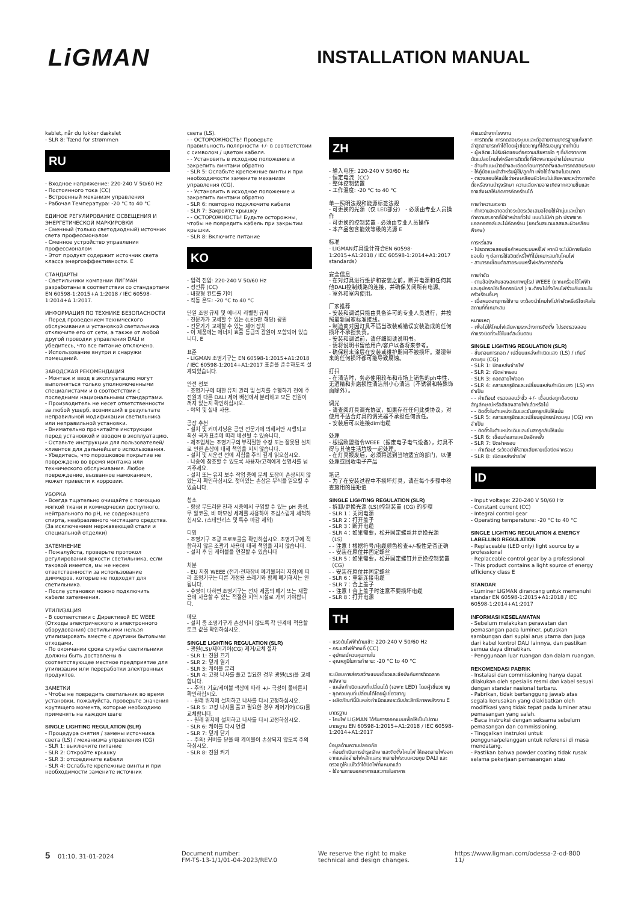LiGMAN
INSTALLATION MANUAL
kablet, når du lukker dækslet - SLR 8: Tænd for strømmen
RU
- Входное напряжение: 220-240 V 50/60 Hz - Постоянного тока (CC) - Встроенный механизм управления - Рабочая Температура: -20 °C to 40 °C ЕДИНОЕ РЕГУЛИРОВАНИЕ ОСВЕЩЕНИЯ И ЭНЕРГЕТИЧЕСКОЙ МАРКИРОВКИ - Сменный (только светодиодный) источник света профессионалом - Сменное устройство управления профессионалом - Этот продукт содержит источник света класса энергоэффективности. E СТАНДАРТЫ - Светильники компании ЛИГМАН разработаны в соответствии со стандартами EN 60598-1:2015+A 1:2018 / IEC 60598-1:2014+A 1:2017. ИНФОРМАЦИЯ ПО ТЕХНИКЕ БЕЗОПАСНОСТИ - Перед проведением технического обслуживания и установкой светильника отключите его от сети, а также от любой другой проводки управления DALI и убедитесь, что все питание отключено. - Использование внутри и снаружи помещений. ЗАВОДСКАЯ РЕКОМЕНДАЦИЯ - Монтаж и ввод в эксплуатацию могут выполняться только уполномоченными специалистами и в соответствии с последними национальными стандартами. - Производитель не несет ответственности за любой ущерб, возникший в результате неправильной модификации светильника или неправильной установки. - Внимательно прочитайте инструкции перед установкой и вводом в эксплуатацию. - Оставьте инструкции для пользователей/клиентов для дальнейшего использования. - Убедитесь, что порошковое покрытие не повреждено во время монтажа или технического обслуживания. Любое повреждение, вызванное намоканием, может привести к коррозии. УБОРКА - Всегда тщательно очищайте с помощью мягкой ткани и коммерчески доступного, нейтрального по pH, не содержащего спирта, неабразивного чистящего средства. (За исключением нержавеющей стали и специальной отделки) ЗАТЕМНЕНИЕ - Пожалуйста, проверьте протокол регулирования яркости светильника, если таковой имеется, мы не несем ответственности за использование диммеров, которые не подходят для светильника. - После установки можно подключить кабели затемнения. УТИЛИЗАЦИЯ - В соответствии с Директивой ЕС WEEE (Отходы электрического и электронного оборудования) светильники нельзя утилизировать вместе с другими бытовыми отходами. - По окончании срока службы светильники должны быть доставлены в соответствующее местное предприятие для утилизации или переработки электронных продуктов. ЗАМЕТКИ - Чтобы не повредить светильник во время установки, пожалуйста, проверьте значения крутящего момента, которые необходимо применять на каждом шаге SINGLE LIGHTING REGULATION (SLR) - Процедура снятия / замены источника света (LS) / механизма управления (CG) - SLR 1: выключите питание - SLR 2: Откройте крышку - SLR 3: отсоедините кабели - SLR 4: Ослабьте крепежные винты и при необходимости замените источник
света (LS). - - ОСТОРОЖНОСТЬ! Проверьте правильность полярности +/- в соответствии с символом / цветом кабеля. - - Установить в исходное положение и закрепить винтами обратно - SLR 5: Ослабьте крепежные винты и при необходимости замените механизм управления (CG). - - Установить в исходное положение и закрепить винтами обратно - SLR 6: повторно подключите кабели - SLR 7: Закройте крышку - - ОСТОРОЖНОСТЬ! Будьте осторожны, чтобы не повредить кабель при закрытии крышки. - SLR 8: Включите питание
KO
- 입력 전압: 220-240 V 50/60 Hz - 정전류 (CC) - 내장형 컨트롤 기어 - 작동 온도: -20 °C to 40 °C 단일 조명 규제 및 에너지 라벨링 규제 - 전문가가 교체할 수 있는 (LED만 해당) 광원 - 전문가가 교체할 수 있는 제어 장치 - 이 제품에는 에너지 효율 등급의 광원이 포함되어 있습니다. E 표준 - LIGMAN 조명기구는 EN 60598-1:2015+A1:2018 / IEC 60598-1:2014+A1:2017 표준을 준수하도록 설계되었습니다. 안전 정보 - 조명기구에 대한 유지 관리 및 설치를 수행하기 전에 주 전원과 다른 DALI 제어 배선에서 분리하고 모든 전원이 꺼져 있는지 확인하십시오. - 야외 및 실내 사용. 공장 추천 - 설치 및 커미셔닝은 공인 전문가에 의해서만 시행되고 최신 국가 표준에 따라 배선될 수 있습니다. - 제조업체는 조명기구의 부적절한 수정 또는 잘못된 설치로 인한 손상에 대해 책임을 지지 않습니다. - 설치 및 시운전 전에 지침을 주의 깊게 읽으십시오. - 나중에 참조할 수 있도록 사용자/고객에게 설명서를 넘겨주세요. - 설치 또는 유지 보수 작업 중에 분체 도장이 손상되지 않았는지 확인하십시오. 젖어있는 손상은 부식을 일으킬 수 있습니다. 청소 - 항상 부드러운 천과 시중에서 구입할 수 있는 pH 중성, 무 알코올, 비 마모성 세제를 사용하여 조심스럽게 세척하십시오. (스테인리스 및 특수 마감 제외) 디밍 - 조명기구 조광 프로토콜을 확인하십시오. 조명기구에 적합하지 않은 조광기 사용에 대해 책임을 지지 않습니다. - 설치 후 딤 케이블을 연결할 수 있습니다 처분 - EU 지침 WEEE (전기·전자장비 폐기물처리 지침)에 따라 조명기구는 다른 가정용 쓰레기와 함께 폐기해서는 안됩니다. - 수명이 다하면 조명기구는 전자 제품의 폐기 또는 재활용에 사용할 수 있는 적절한 지역 시설로 가져 가야합니다. 메모 - 설치 중 조명기구가 손상되지 않도록 각 단계에 적용할 토크 값을 확인하십시오. SINGLE LIGHTING REGULATION (SLR) - 광원(LS)/제어기어(CG) 제거/교체 절차 - SLR 1: 전원 끄기 - SLR 2: 덮개 열기 - SLR 3: 케이블 분리 - SLR 4: 고정 나사를 풀고 필요한 경우 광원(LS)을 교체합니다. - - 주의! 기호/케이블 색상에 따라 +/- 극성이 올바른지 확인하십시오. - - 원래 위치에 설치하고 나사를 다시 고정하십시오. - SLR 5: 고정 나사를 풀고 필요한 경우 제어기어(CG)를 교체합니다. - - 원래 위치에 설치하고 나사를 다시 고정하십시오. - SLR 6: 케이블 다시 연결 - SLR 7: 덮개 닫기 - - 주의! 커버를 닫을 때 케이블이 손상되지 않도록 주의하십시오. - SLR 8: 전원 켜기
ZH
- 输入电压: 220-240 V 50/60 Hz - 恒定电流（CC） - 整体控制装置 - 工作温度: -20 °C to 40 °C 单一照明法规和能源标签法规 - 可更换的光源（仅 LED部分） - 必须由专业人员操作 - 可更换的控制装置 - 必须由专业人员操作 - 本产品包含能效等级的光源 E 标准 - LIGMAN灯具设计符合EN 60598-1:2015+A1:2018 / IEC 60598-1:2014+A1:2017 standards） 安全信息 - 在对灯具进行维护和安装之前，断开电源和任何其他DALI控制线路的连接，并确保关闭所有电源。 - 室外和室内使用。 厂家推荐 - 安装和调试只能由具备许可的专业人员进行，并按照最新国家标准接线。 - 制造商对因灯具不适当改装或错误安装造成的任何损坏不承担负责。 - 安装和调试前，请仔细阅读说明书。 - 请将说明书留给用户/客户以备将来参考。 - 确保粉末涂层在安装或维护期间不被损坏。潮湿带来的任何损坏都可能导致腐蚀。 打扫 - 在清洁时，务必使用软布和市场上销售的ph中性、无酒精和非磨损性清洁剂小心清洁（不锈钢和特殊饰面除外）。 调光 - 请查阅灯具调光协议，如果存在任何此类协议，对使用不适合灯具的调光器不承担任何责任。 - 安装后可以连接dim电缆 处理 - 根据欧盟指令WEEE（报废电子电气设备），灯具不得与其他生活垃圾一起处理。 - 在灯具报废后，必须将送到当地适宜的部门，以便处理或回收电子产品 笔记 - 为了在安装过程中不损坏灯具，请在每个步骤中检查施用的扭矩值 SINGLE LIGHTING REGULATION (SLR) - 拆卸/更换光源 (LS)/控制装置 (CG) 的步骤 - SLR 1：关闭电源 - SLR 2：打开盖子 - SLR 3：断开电缆 - SLR 4：如果需要，松开固定螺丝并更换光源（LS） - - 注意！根据符号/电缆颜色检查+/-极性是否正确 - - 安装在原位并固定螺丝 - SLR 5：如果需要，松开固定螺钉并更换控制装置（CG） - - 安装在原位并固定螺丝 - SLR 6：重新连接电缆 - SLR 7：合上盖子 - - 注意！合上盖子时注意不要损坏电缆 - SLR 8：打开电源
TH
- แรงดันไฟฟ้าด้านเข้า: 220-240 V 50/60 Hz - กระแสไฟฟ้าคงที่ (CC) - อุปกรณ์ควบคุมภายใน - อุณหภูมิในการทำงาน: -20 °C to 40 °C ระเบียบการส่องสว่างแบบเดี่ยวและข้อบังคับการติดฉลากพลังงาน - แหล่งกำเนิดแสงที่เปลี่ยนได้ (เฉพาะ LED) โดยผู้เชี่ยวชาญ - ชุดควบคุมที่เปลี่ยนได้โดยผู้เชี่ยวชาญ - ผลิตภัณฑ์นี้มีแหล่งกำเนิดแสงระดับประสิทธิภาพพลังงาน E มาตรฐาน - โคมไฟ LIGMAN ได้รับการออกแบบเพื่อให้เป็นไปตามมาตรฐาน EN 60598-1:2015+A1:2018 / IEC 60598-1:2014+A1:2017 ข้อมูลด้านความปลอดภัย - ก่อนดำเนินการบำรุงรักษาและติดตั้งโคมไฟ ให้ถอดสายไฟออกจากแหล่งจ่ายไฟหลักและจากสายไฟระบบควบคุม DALI และตรวจดูให้แน่ใจว่าได้ปิดไฟทั้งหมดแล้ว - ใช้งานภายนอกอาคารและภายในอาคาร
คำแนะนำจากโรงงาน - การติดตั้ง การทดสอบระบบและต่อสายตามมาตรฐานแห่งชาติล่าสุดสามารถทำได้โดยผู้เชี่ยวชาญที่ได้รับอนุญาตเท่านั้น - ผู้ผลิตจะไม่รับผิดชอบต่อความเสียหายใด ๆ ที่เกิดจากการดัดแปลงโคมไฟหรือการติดตั้งที่ผิดพลาดอย่างไม่เหมาะสม - อ่านคำแนะนำอย่างละเอียดก่อนการติดตั้งและการทดสอบระบบ - ให้คู่มือแนะนำสำหรับผู้ใช้/ลูกค้า เพื่อใช้อ้างอิงในอนาคต - ตรวจสอบให้แน่ใจว่าผงเคลือบผิวโคมไม่เสียหายระหว่างการติดตั้งหรืองานบำรุงรักษา ความเสียหายอาจเกิดจากความชื้นและอาจส่งผลให้เกิดการกัดกร่อนได้ การทำความสะอาด - ทำความสะอาดอย่างระมัดระวังเสมอโดยใช้ผ้านุ่มและน้ำยาทำความสะอาดที่มีจำหน่ายทั่วไป แบบไม่มีค่า ph ปราศจากแอลกอฮอล์และไม่กัดกร่อน (ยกเว้นสแตนเลสและผิวเคลือบพิเศษ) การหรี่แสง - โปรดตรวจสอบข้อกำหนดระบบหรี่ไฟ หากมี จะไม่มีการรับผิดชอบใด ๆ ต่อการใช้สวิตช์หรี่ไฟที่ไม่เหมาะสมกับโคมไฟ - สามารถเชื่อมต่อสายระบบหรี่ไฟหลังการติดตั้ง การกำจัด - ตามข้อบังคับของสหภาพยุโรป WEEE (ซากเครื่องใช้ไฟฟ้าและอุปกรณ์อิเล็กทรอนิกส์ ) จะต้องไม่ทิ้งโคมไฟร่วมกับขยะในครัวเรือนอื่นๆ - เมื่อหมดอายุการใช้งาน จะต้องนำโคมไฟไปกำจัดหรือรีไซเคิลในสถานที่ที่เหมาะสม หมายเหตุ - เพื่อไม่ให้โคมไฟเสียหายระหว่างการติดตั้ง โปรดตรวจสอบค่าแรงบิดที่จะใช้ในแต่ละขั้นตอน SINGLE LIGHTING REGULATION (SLR) - ขั้นตอนการถอด / เปลี่ยนแหล่งกำเนิดแสง (LS) / เกียร์ควบคุม (CG) - SLR 1: ปิดแหล่งจ่ายไฟ - SLR 2: เปิดฝาครอบ - SLR 3: ถอดสายไฟออก - SLR 4: คลายสกรูยึดและเปลี่ยนแหล่งกำเนิดแสง (LS) หากจำเป็น - - คำเตือน! ตรวจสอบว่าขั้ว +/- เชื่อมต่อถูกต้องตามสัญลักษณ์หรือสีของสายไฟแล้วหรือไม่ - - ติดตั้งในตำแหน่งเดิมและขันสกรูกลับให้แน่น - SLR 5: คลายสกรูยึดและเปลี่ยนอุปกรณ์ควบคุม (CG) หากจำเป็น - - ติดตั้งในตำแหน่งเดิมและขันสกรูกลับให้แน่น - SLR 6: เชื่อมต่อสายเคเบิลอีกครั้ง - SLR 7: ปิดฝาครอบ - - คำเตือน! ระวังอย่าให้สายเสียหายเมื่อปิดฝาครอบ - SLR 8: เปิดแหล่งจ่ายไฟ
ID
- Input voltage: 220-240 V 50/60 Hz - Constant current (CC) - Integral control gear - Operating temperature: -20 °C to 40 °C SINGLE LIGHTING REGULATION & ENERGY LABELLING REGULATION - Replaceable (LED only) light source by a professional - Replaceable control gear by a professional - This product contains a light source of energy efficiency class E STANDAR - Luminer LIGMAN dirancang untuk memenuhi standar EN 60598-1:2015+A1:2018 / IEC 60598-1:2014+A1:2017 INFORMASI KESELAMATAN - Sebelum melakukan perawatan dan pemasangan pada luminer, putuskan sambungan dari suplai arus utama dan juga dari kabel kontrol DALI lainnya, dan pastikan semua daya dimatikan. - Penggunaan luar ruangan dan dalam ruangan. REKOMENDASI PABRIK - Instalasi dan commissioning hanya dapat dilakukan oleh spesialis resmi dan kabel sesuai dengan standar nasional terbaru. - Pabrikan, tidak bertanggung jawab atas segala kerusakan yang diakibatkan oleh modifikasi yang tidak tepat pada luminer atau pemasangan yang salah. - Baca instruksi dengan seksama sebelum pemasangan dan commissioning. - Tinggalkan instruksi untuk pengguna/pelanggan untuk referensi di masa mendatang. - Pastikan bahwa powder coating tidak rusak selama pekerjaan pemasangan atau
5 01:10, 31-01-2024 Document number:
FM-TS-13-1/1/01-04-2023/REV.0
We reserve the right to make
technical and design changes.
https://www.ligman.com/odessa-2-od-800
11/